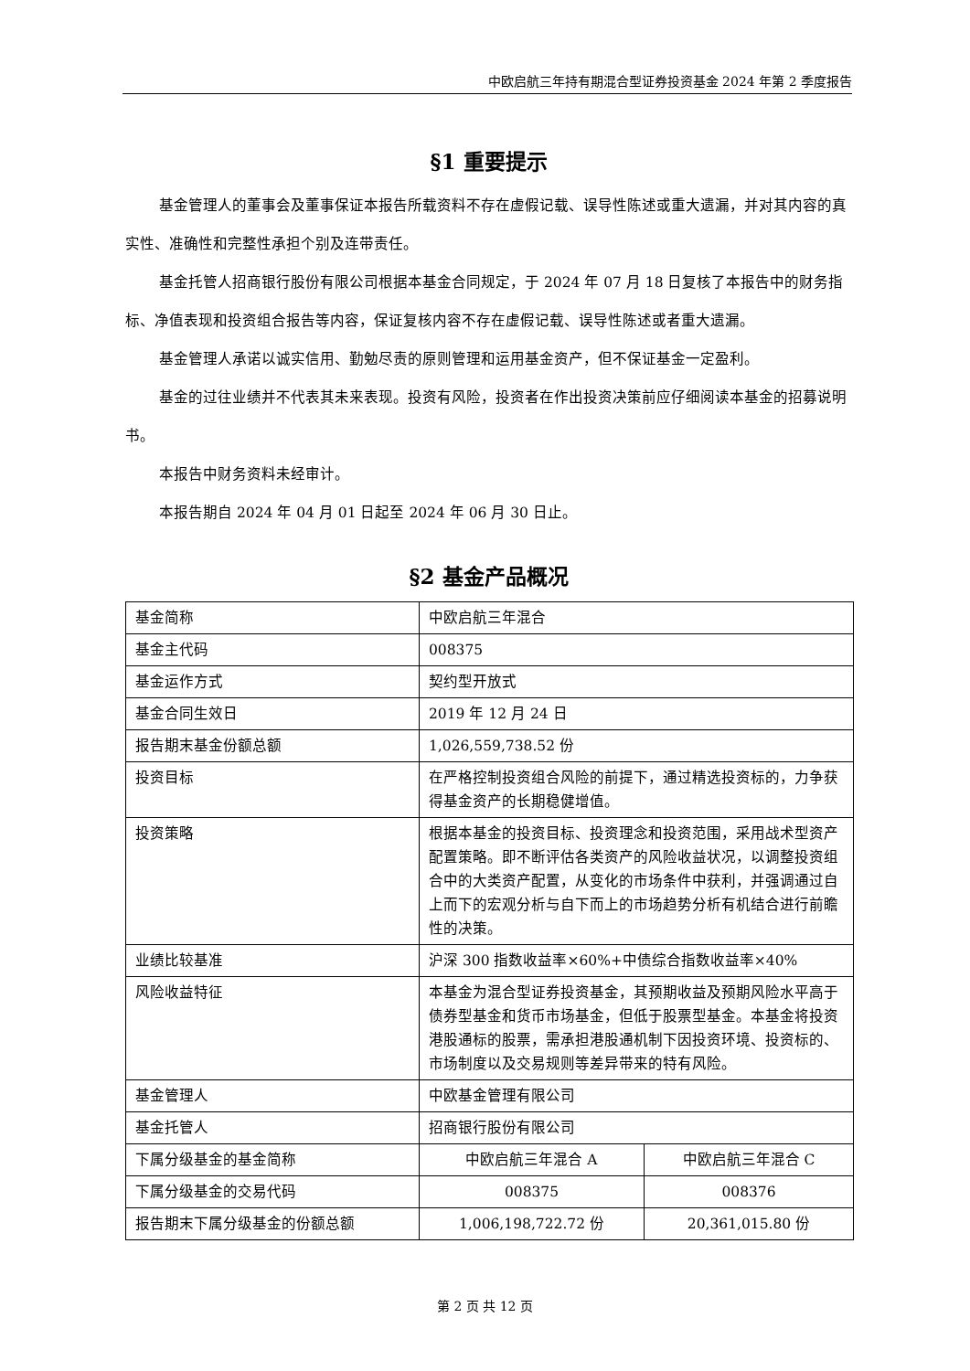中欧启航三年持有期混合型证券投资基金 2024 年第 2 季度报告
§1 重要提示
基金管理人的董事会及董事保证本报告所载资料不存在虚假记载、误导性陈述或重大遗漏，并对其内容的真实性、准确性和完整性承担个别及连带责任。
基金托管人招商银行股份有限公司根据本基金合同规定，于 2024 年 07 月 18 日复核了本报告中的财务指标、净值表现和投资组合报告等内容，保证复核内容不存在虚假记载、误导性陈述或者重大遗漏。
基金管理人承诺以诚实信用、勤勉尽责的原则管理和运用基金资产，但不保证基金一定盈利。
基金的过往业绩并不代表其未来表现。投资有风险，投资者在作出投资决策前应仔细阅读本基金的招募说明书。
本报告中财务资料未经审计。
本报告期自 2024 年 04 月 01 日起至 2024 年 06 月 30 日止。
§2 基金产品概况
| 基金简称 | 中欧启航三年混合 | |
| 基金主代码 | 008375 | |
| 基金运作方式 | 契约型开放式 | |
| 基金合同生效日 | 2019 年 12 月 24 日 | |
| 报告期末基金份额总额 | 1,026,559,738.52 份 | |
| 投资目标 | 在严格控制投资组合风险的前提下，通过精选投资标的，力争获得基金资产的长期稳健增值。 | |
| 投资策略 | 根据本基金的投资目标、投资理念和投资范围，采用战术型资产配置策略。即不断评估各类资产的风险收益状况，以调整投资组合中的大类资产配置，从变化的市场条件中获利，并强调通过自上而下的宏观分析与自下而上的市场趋势分析有机结合进行前瞻性的决策。 | |
| 业绩比较基准 | 沪深 300 指数收益率×60%+中债综合指数收益率×40% | |
| 风险收益特征 | 本基金为混合型证券投资基金，其预期收益及预期风险水平高于债券型基金和货币市场基金，但低于股票型基金。本基金将投资港股通标的股票，需承担港股通机制下因投资环境、投资标的、市场制度以及交易规则等差异带来的特有风险。 | |
| 基金管理人 | 中欧基金管理有限公司 | |
| 基金托管人 | 招商银行股份有限公司 | |
| 下属分级基金的基金简称 | 中欧启航三年混合 A | 中欧启航三年混合 C |
| 下属分级基金的交易代码 | 008375 | 008376 |
| 报告期末下属分级基金的份额总额 | 1,006,198,722.72 份 | 20,361,015.80 份 |
第 2 页 共 12 页